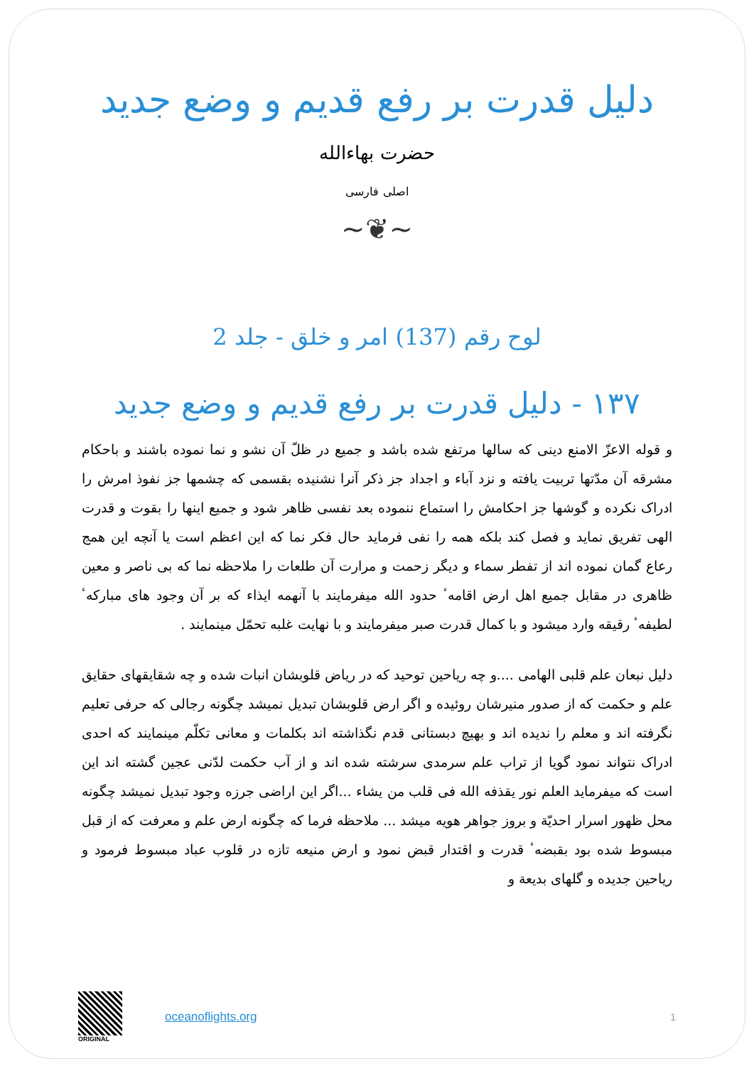دلیل قدرت بر رفع قدیم و وضع جدید
حضرت بهاءالله
اصلی فارسی
~❦~
لوح رقم (137) امر و خلق - جلد 2
١٣٧ - دلیل قدرت بر رفع قدیم و وضع جدید
و قوله الاعزّ الامنع دینی که سالها مرتفع شده باشد و جمیع در ظلّ آن نشو و نما نموده باشند و باحکام مشرقه آن مدّتها تربیت یافته و نزد آباء و اجداد جز ذکر آنرا نشنیده بقسمی که چشمها جز نفوذ امرش را ادراک نکرده و گوشها جز احکامش را استماع ننموده بعد نفسی ظاهر شود و جمیع اینها را بقوت و قدرت الهی تفریق نماید و فصل کند بلکه همه را نفی فرماید حال فکر نما که این اعظم است یا آنچه این همج رعاع گمان نموده اند از تفطر سماء و دیگر زحمت و مرارت آن طلعات را ملاحظه نما که بی ناصر و معین ظاهری در مقابل جمیع اهل ارض اقامهٴ حدود الله میفرمایند با آنهمه ایذاء که بر آن وجود های مبارکهٴ لطیفهٴ رقیقه وارد میشود و با کمال قدرت صبر میفرمایند و با نهایت غلبه تحمّل مینمایند .
دلیل نبعان علم قلبی الهامی ....و چه ریاحین توحید که در ریاض قلوبشان انبات شده و چه شقایقهای حقایق علم و حکمت که از صدور منیرشان روئیده و اگر ارض قلوبشان تبدیل نمیشد چگونه رجالی که حرفی تعلیم نگرفته اند و معلم را ندیده اند و بهیچ دبستانی قدم نگذاشته اند بکلمات و معانی تکلّم مینمایند که احدی ادراک نتواند نمود گویا از تراب علم سرمدی سرشته شده اند و از آب حکمت لدّنی عجین گشته اند این است که میفرماید العلم نور یقذفه الله فی قلب من یشاء ...اگر این اراضی جرزه وجود تبدیل نمیشد چگونه محل ظهور اسرار احدیّة و بروز جواهر هویه میشد ... ملاحظه فرما که چگونه ارض علم و معرفت که از قبل مبسوط شده بود بقبضهٴ قدرت و اقتدار قبض نمود و ارض منیعه تازه در قلوب عباد مبسوط فرمود و ریاحین جدیده و گلهای بدیعة و
ORIGINAL
oceanoflights.org
1